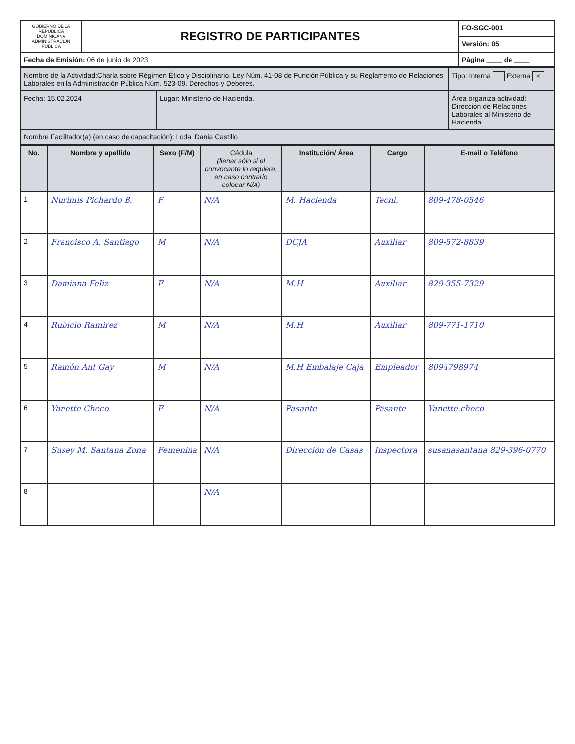| GOBIERNO DE LA REPÚBLICA DOMINICANA ADMINISTRACIÓN PÚBLICA | REGISTRO DE PARTICIPANTES | FO-SGC-001 |
| | | Versión: 05 |
| Fecha de Emisión: 06 de junio de 2023 | | Página ____ de ____ |
| Nombre de la Actividad:Charla sobre Régimen Ético y Disciplinario. Ley Núm. 41-08 de Función Pública y su Reglamento de Relaciones Laborales en la Administración Pública Núm. 523-09. Derechos y Deberes. | | Tipo: Interna Externa × |
| Fecha: 15.02.2024 | Lugar: Ministerio de Hacienda. | Área organiza actividad: Dirección de Relaciones Laborales al Ministerio de Hacienda |
| Nombre Facilitador(a) (en caso de capacitación): Lcda. Dania Castillo | | |
| No. | Nombre y apellido | Sexo (F/M) | Cédula (llenar sólo si el convocante lo requiere, en caso contrario colocar N/A) | Institución/ Área | Cargo | E-mail o Teléfono |
| --- | --- | --- | --- | --- | --- | --- |
| 1 | Nurimis Pichardo B. | F | N/A | M. Hacienda | Tecni. | 809-478-0546 |
| 2 | Francisco A. Santiago | M | N/A | DCJA | Auxiliar | 809-572-8839 |
| 3 | Damiana Feliz | F | N/A | M.H | Auxiliar | 829-355-7329 |
| 4 | Rubicio Ramirez | M | N/A | M.H | Auxiliar | 809-771-1710 |
| 5 | Ramón Ant Gay | M | N/A | M.H Embalaje Caja | Empleador | 8094798974 |
| 6 | Yanette Checo | F | N/A | Pasante | Pasante | Yanette.checo |
| 7 | Susey M. Santana Zona | Femenina | N/A | Dirección de Casas | Inspectora | susanasantana 829-396-0770 |
| 8 | | | N/A | | | |